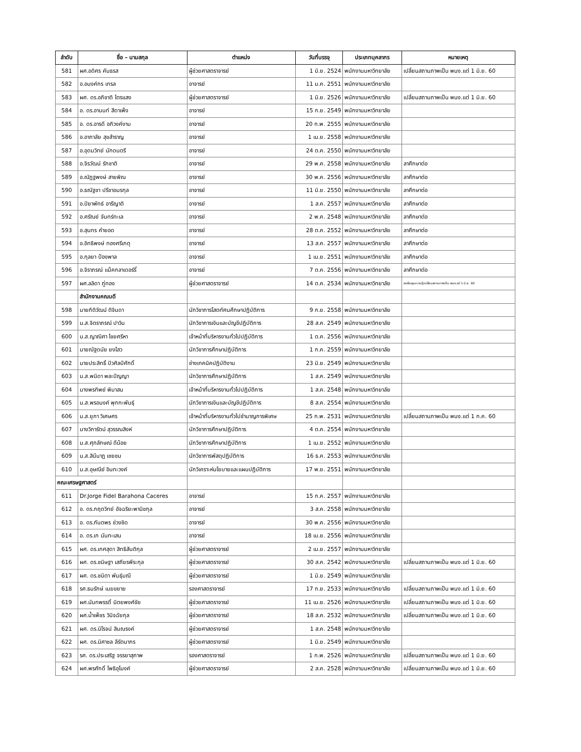| ลำดับ | ชื่อ – นามสกุล | ตำแหน่ง | วันที่บรรจุ | ประเภทบุคลากร | หมายเหตุ |
| --- | --- | --- | --- | --- | --- |
| 581 | ผศ.อดิศร คันธรส | ผู้ช่วยศาสตราจารย์ | 1 มิ.ย. 2524 | พนักงานมหาวิทยาลัย | เปลี่ยนสถานภาพเป็น พนง.แต่ 1 มิ.ย. 60 |
| 582 | อ.อนงค์กร เทรล | อาจารย์ | 11 ม.ค. 2551 | พนักงานมหาวิทยาลัย | |
| 583 | ผศ. ดร.อภิชาติ ไตรแสง | ผู้ช่วยศาสตราจารย์ | 1 มิ.ย. 2526 | พนักงานมหาวิทยาลัย | เปลี่ยนสถานภาพเป็น พนง.แต่ 1 มิ.ย. 60 |
| 584 | อ. ดร.อานนท์ สีดาเพ็ง | อาจารย์ | 15 ก.ย. 2549 | พนักงานมหาวิทยาลัย | |
| 585 | อ. ดร.อารดี อภิวงค์งาม | อาจารย์ | 20 ก.พ. 2555 | พนักงานมหาวิทยาลัย | |
| 586 | อ.อาภาลัย สุขสำราญ | อาจารย์ | 1 เม.ย. 2558 | พนักงานมหาวิทยาลัย | |
| 587 | อ.อุดมวิทย์ นักดนตรี | อาจารย์ | 24 ต.ค. 2550 | พนักงานมหาวิทยาลัย | |
| 588 | อ.จิรวัฒน์ รักชาติ | อาจารย์ | 29 พ.ค. 2558 | พนักงานมหาวิทยาลัย | ลาศึกษาต่อ |
| 589 | อ.ณัฏฐพงษ์ สายพิณ | อาจารย์ | 30 พ.ค. 2556 | พนักงานมหาวิทยาลัย | ลาศึกษาต่อ |
| 590 | อ.ธณัฐชา ปรีชาอมรกุล | อาจารย์ | 11 มิ.ย. 2550 | พนักงานมหาวิทยาลัย | ลาศึกษาต่อ |
| 591 | อ.ปิยาพัทธ์ อารีญาติ | อาจารย์ | 1 ส.ค. 2557 | พนักงานมหาวิทยาลัย | ลาศึกษาต่อ |
| 592 | อ.ศรัณย์ จันทร์ทะเล | อาจารย์ | 2 พ.ค. 2548 | พนักงานมหาวิทยาลัย | ลาศึกษาต่อ |
| 593 | อ.สุนทร คำยอด | อาจารย์ | 28 ต.ค. 2552 | พนักงานมหาวิทยาลัย | ลาศึกษาต่อ |
| 594 | อ.อิทธิพงษ์ ทองศรีเกตุ | อาจารย์ | 13 ส.ค. 2557 | พนักงานมหาวิทยาลัย | ลาศึกษาต่อ |
| 595 | อ.กุลยา ป้องพาล | อาจารย์ | 1 เม.ย. 2551 | พนักงานมหาวิทยาลัย | ลาศึกษาต่อ |
| 596 | อ.จิราภรณ์ แม็คกลาเดอร์รี่ | อาจารย์ | 7 ต.ค. 2556 | พนักงานมหาวิทยาลัย | ลาศึกษาต่อ |
| 597 | ผศ.ลลิดา ภู่ทอง | ผู้ช่วยศาสตราจารย์ | 14 ต.ค. 2534 | พนักงานมหาวิทยาลัย | ลาเพิ่มพูนความรู้/เปลี่ยนสถานภาพเป็น พนง.แต่ 1 มิ.ย. 60 |
| | สำนักงานคณบดี | | | | |
| 598 | นายกิติวัฒน์ ติจินดา | นักวิชาการโสตทัศนศึกษาปฏิบัติการ | 9 ก.ย. 2558 | พนักงานมหาวิทยาลัย | |
| 599 | น.ส.จิตราภรณ์ ปาวิน | นักวิชาการเงินและบัญชีปฏิบัติการ | 28 ส.ค. 2549 | พนักงานมหาวิทยาลัย | |
| 600 | น.ส.ญาณิศา ไชยศรีหา | เจ้าหน้าที่บริหารงานทั่วไปปฏิบัติการ | 1 ต.ค. 2556 | พนักงานมหาวิทยาลัย | |
| 601 | นายณัฐดนัย ยงไสว | นักวิชาการศึกษาปฏิบัติการ | 1 ก.ค. 2559 | พนักงานมหาวิทยาลัย | |
| 602 | นายประสิทธิ์ ปิวศิลป์ศักดิ์ | ช่างเทคนิคปฏิบัติงาน | 23 มิ.ย. 2549 | พนักงานมหาวิทยาลัย | |
| 603 | น.ส.พนิดา พละปัญญา | นักวิชาการศึกษาปฏิบัติการ | 1 ส.ค. 2549 | พนักงานมหาวิทยาลัย | |
| 604 | นางพรทิพย์ พิมาสน | เจ้าหน้าที่บริหารงานทั่วไปปฏิบัติการ | 1 ส.ค. 2548 | พนักงานมหาวิทยาลัย | |
| 605 | น.ส.พรอนงค์ พุกกะพันธุ์ | นักวิชาการเงินและบัญชีปฏิบัติการ | 8 ส.ค. 2554 | พนักงานมหาวิทยาลัย | |
| 606 | น.ส.ยุภา วิเศษศร | เจ้าหน้าที่บริหารงานทั่วไปชำนาญการพิเศษ | 25 ก.พ. 2531 | พนักงานมหาวิทยาลัย | เปลี่ยนสถานภาพเป็น พนง.แต่ 1 ก.ค. 60 |
| 607 | นางวิภารัตน์ สุวรรณสิงห์ | นักวิชาการศึกษาปฏิบัติการ | 4 ต.ค. 2554 | พนักงานมหาวิทยาลัย | |
| 608 | น.ส.ศุภลักษณ์ ดีน้อย | นักวิชาการศึกษาปฏิบัติการ | 1 เม.ย. 2552 | พนักงานมหาวิทยาลัย | |
| 609 | น.ส.สินีนาฏ เชยชม | นักวิชาการพัสดุปฏิบัติการ | 16 ธ.ค. 2553 | พนักงานมหาวิทยาลัย | |
| 610 | น.ส.อุษณีย์ อินทะวงค์ | นักวิเคราะห์นโยบายและแผนปฏิบัติการ | 17 พ.ย. 2551 | พนักงานมหาวิทยาลัย | |
| คณะเศรษฐศาสตร์ | | | | | |
| 611 | Dr.Jorge Fidel Barahona Caceres | อาจารย์ | 15 ก.ค. 2557 | พนักงานมหาวิทยาลัย | |
| 612 | อ. ดร.กฤตวิทย์ อัจฉริยะพานิชกุล | อาจารย์ | 3 ส.ค. 2558 | พนักงานมหาวิทยาลัย | |
| 613 | อ. ดร.กันตพร ช่วงชิด | อาจารย์ | 30 พ.ค. 2556 | พนักงานมหาวิทยาลัย | |
| 614 | อ. ดร.เก นันทะเสน | อาจารย์ | 18 เม.ย. 2556 | พนักงานมหาวิทยาลัย | |
| 615 | ผศ. ดร.เกศสุดา สิทธิสันติกุล | ผู้ช่วยศาสตราจารย์ | 2 เม.ย. 2557 | พนักงานมหาวิทยาลัย | |
| 616 | ผศ. ดร.ชนิษฐา เสถียรพีระกุล | ผู้ช่วยศาสตราจารย์ | 30 ส.ค. 2542 | พนักงานมหาวิทยาลัย | เปลี่ยนสถานภาพเป็น พนง.แต่ 1 มิ.ย. 60 |
| 617 | ผศ. ดร.ชนิตา พันธุ์มณี | ผู้ช่วยศาสตราจารย์ | 1 มิ.ย. 2549 | พนักงานมหาวิทยาลัย | |
| 618 | รศ.ธนรักษ์ เมฆขยาย | รองศาสตราจารย์ | 17 ก.ย. 2533 | พนักงานมหาวิทยาลัย | เปลี่ยนสถานภาพเป็น พนง.แต่ 1 มิ.ย. 60 |
| 619 | ผศ.นันทพรรดิ์ นิตยพงศ์ชัย | ผู้ช่วยศาสตราจารย์ | 11 เม.ย. 2526 | พนักงานมหาวิทยาลัย | เปลี่ยนสถานภาพเป็น พนง.แต่ 1 มิ.ย. 60 |
| 620 | ผศ.น้ำเพ็ชร วินิจฉัยกุล | ผู้ช่วยศาสตราจารย์ | 18 ส.ค. 2532 | พนักงานมหาวิทยาลัย | เปลี่ยนสถานภาพเป็น พนง.แต่ 1 มิ.ย. 60 |
| 621 | ผศ. ดร.นิโรจน์ สินณรงค์ | ผู้ช่วยศาสตราจารย์ | 1 ส.ค. 2548 | พนักงานมหาวิทยาลัย | |
| 622 | ผศ. ดร.นิศาชล ลีรัตนากร | ผู้ช่วยศาสตราจารย์ | 1 มิ.ย. 2549 | พนักงานมหาวิทยาลัย | |
| 623 | รศ. ดร.ประเสริฐ จรรยาสุภาพ | รองศาสตราจารย์ | 1 ก.พ. 2526 | พนักงานมหาวิทยาลัย | เปลี่ยนสถานภาพเป็น พนง.แต่ 1 มิ.ย. 60 |
| 624 | ผศ.พรศักดิ์ โพธิอุโมงค์ | ผู้ช่วยศาสตราจารย์ | 2 ส.ค. 2528 | พนักงานมหาวิทยาลัย | เปลี่ยนสถานภาพเป็น พนง.แต่ 1 มิ.ย. 60 |